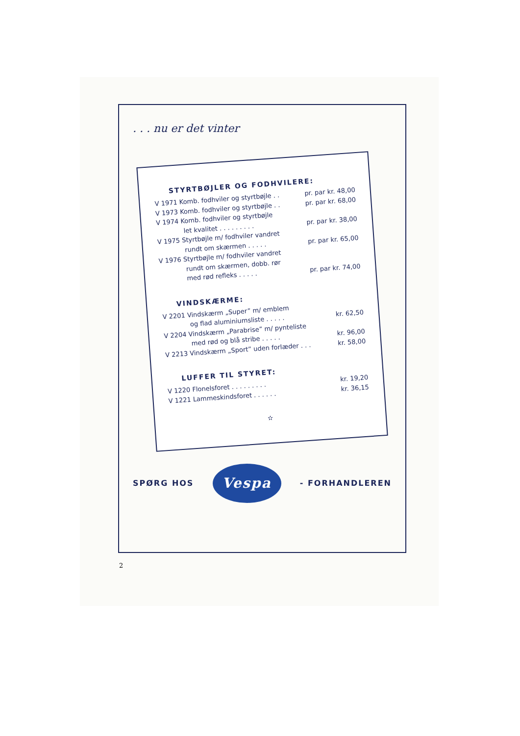. . . nu er det vinter
STYRTBØJLER OG FODHVILERE:
V 1971 Komb. fodhviler og styrtbøjle . . pr. par kr. 48,00
V 1973 Komb. fodhviler og styrtbøjle . . pr. par kr. 68,00
V 1974 Komb. fodhviler og styrtbøjle
let kvalitet . . . . . . . . . pr. par kr. 38,00
V 1975 Styrtbøjle m/ fodhviler vandret
rundt om skærmen . . . . . pr. par kr. 65,00
V 1976 Styrtbøjle m/ fodhviler vandret
rundt om skærmen, dobb. rør
med rød refleks . . . . . pr. par kr. 74,00
VINDSKÆRME:
V 2201 Vindskærm „Super” m/ emblem
og flad aluminiumsliste . . . . . kr. 62,50
V 2204 Vindskærm „Parabrise” m/ pynteliste
med rød og blå stribe . . . . . kr. 96,00
V 2213 Vindskærm „Sport” uden forlæder . . . kr. 58,00
LUFFER TIL STYRET:
V 1220 Flonelsforet . . . . . . . . . kr. 19,20
V 1221 Lammeskindsforet . . . . . . kr. 36,15
✫
SPØRG HOS
Vespa
- FORHANDLEREN
2